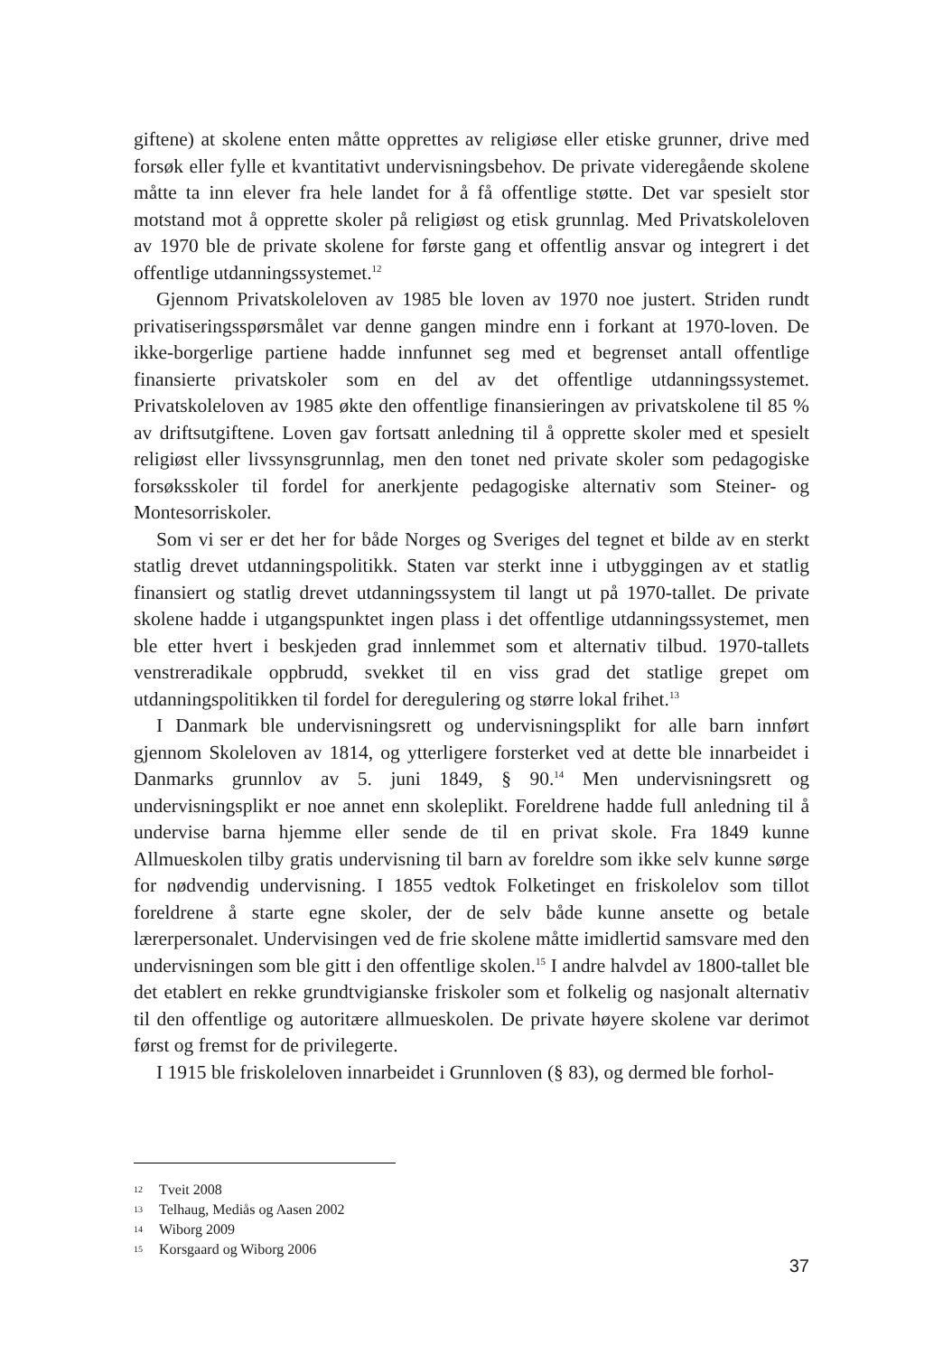giftene) at skolene enten måtte opprettes av religiøse eller etiske grunner, drive med forsøk eller fylle et kvantitativt undervisningsbehov. De private videregående skolene måtte ta inn elever fra hele landet for å få offentlige støtte. Det var spesielt stor motstand mot å opprette skoler på religiøst og etisk grunnlag. Med Privatskoleloven av 1970 ble de private skolene for første gang et offentlig ansvar og integrert i det offentlige utdanningssystemet.<sup>12</sup>
Gjennom Privatskoleloven av 1985 ble loven av 1970 noe justert. Striden rundt privatiseringsspørsmålet var denne gangen mindre enn i forkant at 1970-loven. De ikke-borgerlige partiene hadde innfunnet seg med et begrenset antall offentlige finansierte privatskoler som en del av det offentlige utdanningssystemet. Privatskoleloven av 1985 økte den offentlige finansieringen av privatskolene til 85 % av driftsutgiftene. Loven gav fortsatt anledning til å opprette skoler med et spesielt religiøst eller livssynsgrunnlag, men den tonet ned private skoler som pedagogiske forsøksskoler til fordel for anerkjente pedagogiske alternativ som Steiner- og Montesorriskoler.
Som vi ser er det her for både Norges og Sveriges del tegnet et bilde av en sterkt statlig drevet utdanningspolitikk. Staten var sterkt inne i utbyggingen av et statlig finansiert og statlig drevet utdanningssystem til langt ut på 1970-tallet. De private skolene hadde i utgangspunktet ingen plass i det offentlige utdanningssystemet, men ble etter hvert i beskjeden grad innlemmet som et alternativ tilbud. 1970-tallets venstreradikale oppbrudd, svekket til en viss grad det statlige grepet om utdanningspolitikken til fordel for deregulering og større lokal frihet.<sup>13</sup>
I Danmark ble undervisningsrett og undervisningsplikt for alle barn innført gjennom Skoleloven av 1814, og ytterligere forsterket ved at dette ble innarbeidet i Danmarks grunnlov av 5. juni 1849, § 90.<sup>14</sup> Men undervisningsrett og undervisningsplikt er noe annet enn skoleplikt. Foreldrene hadde full anledning til å undervise barna hjemme eller sende de til en privat skole. Fra 1849 kunne Allmueskolen tilby gratis undervisning til barn av foreldre som ikke selv kunne sørge for nødvendig undervisning. I 1855 vedtok Folketinget en friskolelov som tillot foreldrene å starte egne skoler, der de selv både kunne ansette og betale lærerpersonalet. Undervisingen ved de frie skolene måtte imidlertid samsvare med den undervisningen som ble gitt i den offentlige skolen.<sup>15</sup> I andre halvdel av 1800-tallet ble det etablert en rekke grundtvigianske friskoler som et folkelig og nasjonalt alternativ til den offentlige og autoritære allmueskolen. De private høyere skolene var derimot først og fremst for de privilegerte.
I 1915 ble friskoleloven innarbeidet i Grunnloven (§ 83), og dermed ble forhol-
12 Tveit 2008
13 Telhaug, Mediås og Aasen 2002
14 Wiborg 2009
15 Korsgaard og Wiborg 2006
37